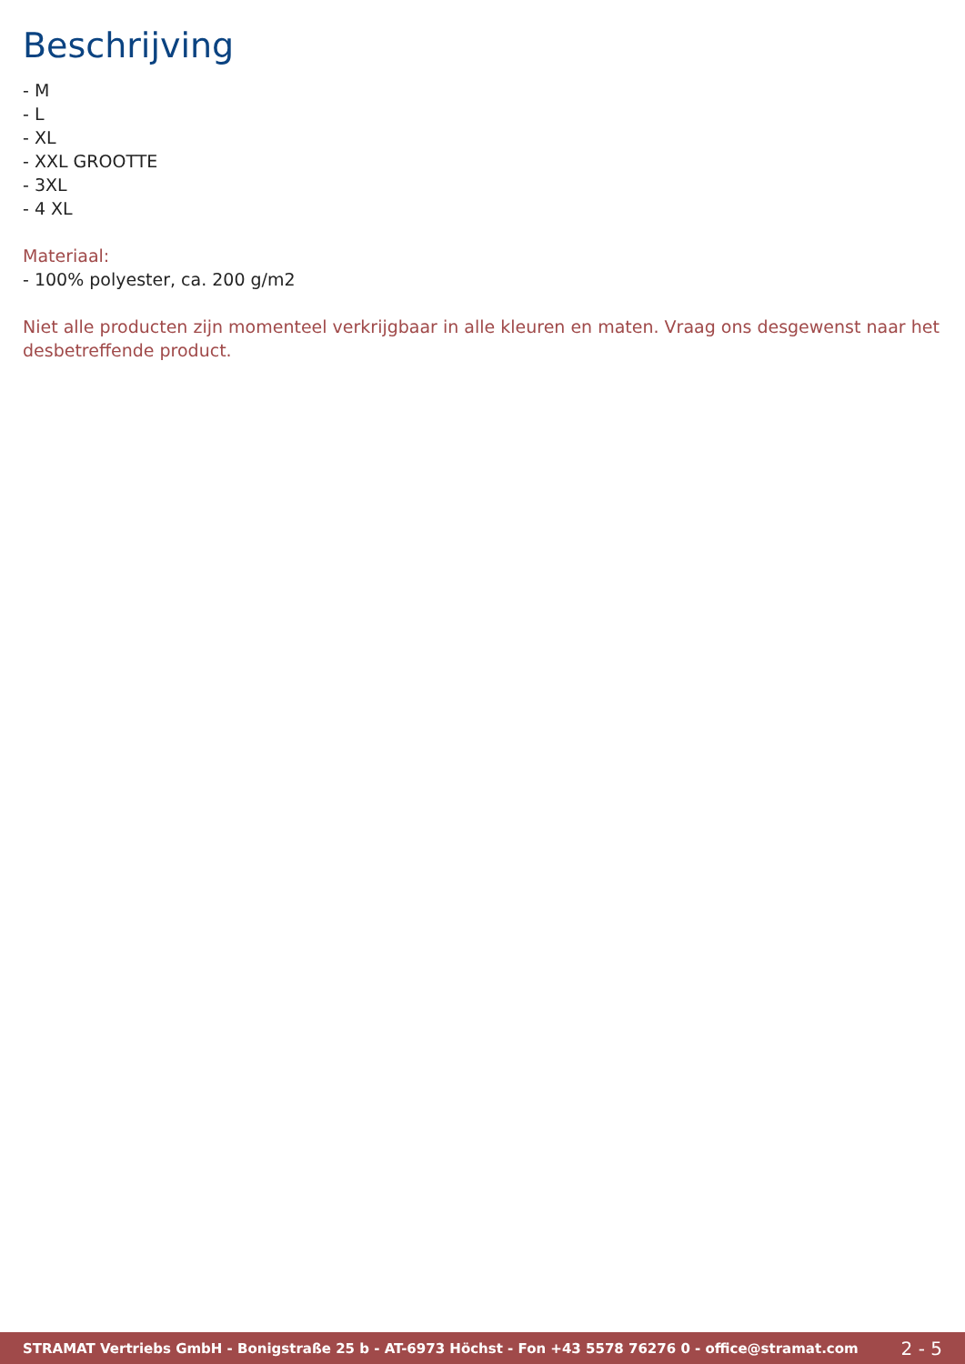Beschrijving
- M
- L
- XL
- XXL GROOTTE
- 3XL
- 4 XL
Materiaal:
- 100% polyester, ca. 200 g/m2
Niet alle producten zijn momenteel verkrijgbaar in alle kleuren en maten. Vraag ons desgewenst naar het desbetreffende product.
STRAMAT Vertriebs GmbH - Bonigstraße 25 b - AT-6973 Höchst - Fon +43 5578 76276 0 - office@stramat.com 2 - 5